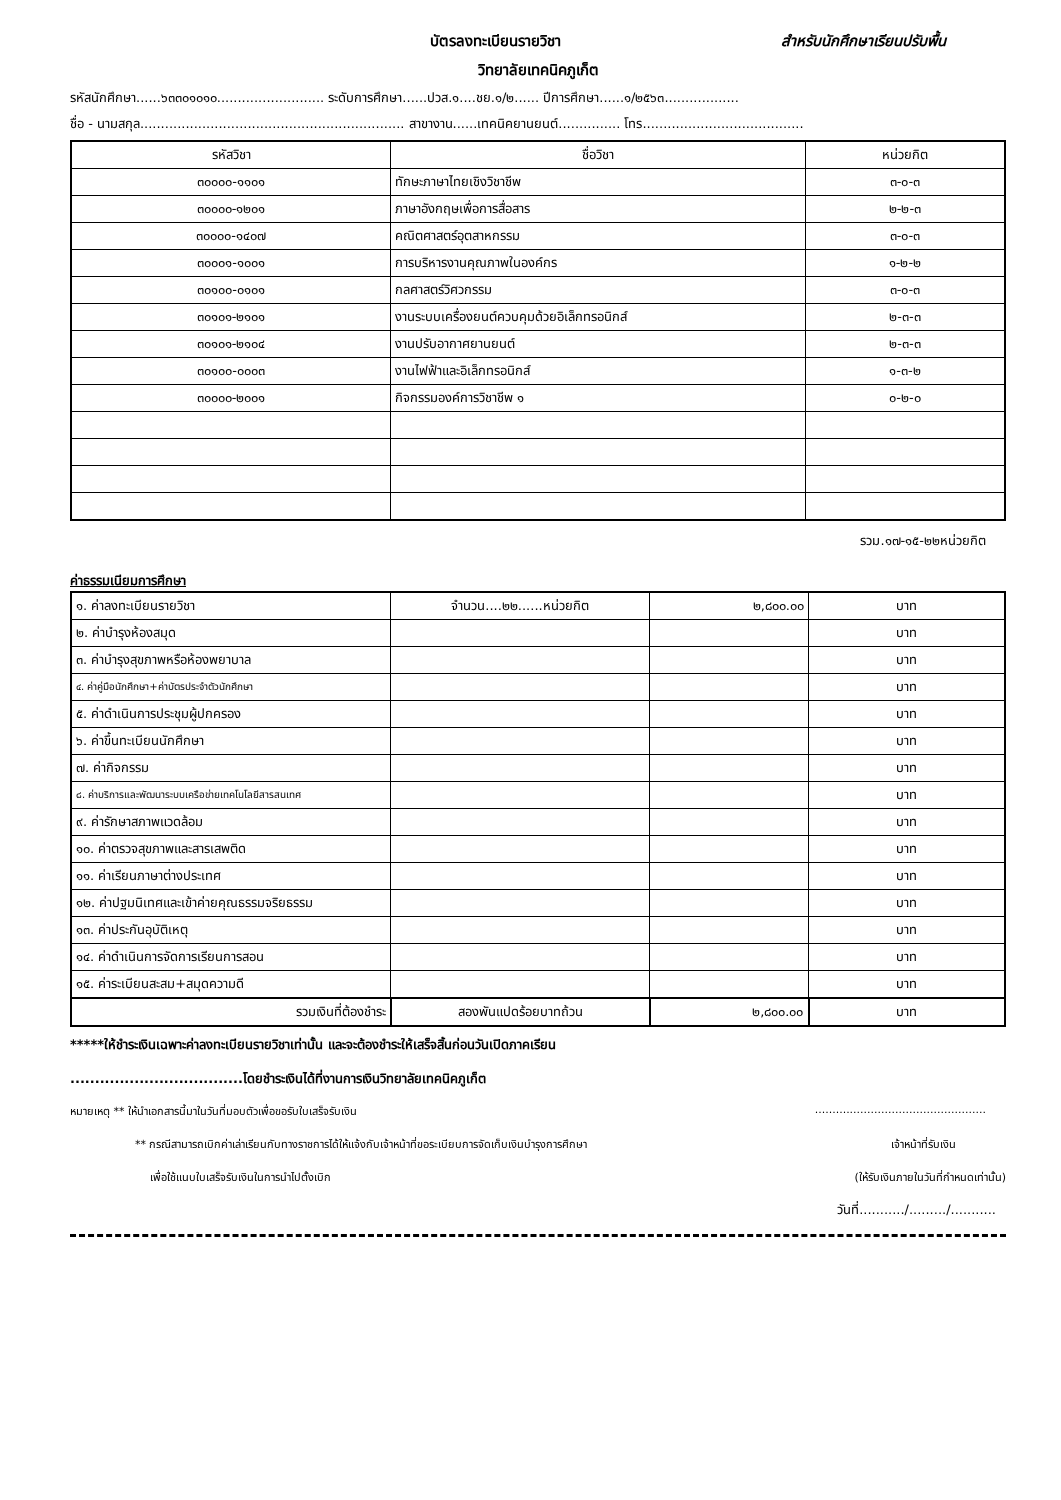บัตรลงทะเบียนรายวิชา สำหรับนักศึกษาเรียนปรับพื้น
วิทยาลัยเทคนิคภูเก็ต
รหัสนักศึกษา......๖๓๓๐๑๐๑๐.......................... ระดับการศึกษา......ปวส.๑....ชย.๑/๒...... ปีการศึกษา......๑/๒๕๖๓..................
ชื่อ - นามสกุล................................................................ สาขางาน......เทคนิคยานยนต์............... โทร.......................................
| รหัสวิชา | ชื่อวิชา | หน่วยกิต |
| --- | --- | --- |
| ๓๐๐๐๐-๑๑๐๑ | ทักษะภาษาไทยเชิงวิชาชีพ | ๓-๐-๓ |
| ๓๐๐๐๐-๑๒๐๑ | ภาษาอังกฤษเพื่อการสื่อสาร | ๒-๒-๓ |
| ๓๐๐๐๐-๑๔๐๗ | คณิตศาสตร์อุตสาหกรรม | ๓-๐-๓ |
| ๓๐๐๐๑-๑๐๐๑ | การบริหารงานคุณภาพในองค์กร | ๑-๒-๒ |
| ๓๐๑๐๐-๐๑๐๑ | กลศาสตร์วิศวกรรม | ๓-๐-๓ |
| ๓๐๑๐๑-๒๑๐๑ | งานระบบเครื่องยนต์ควบคุมด้วยอิเล็กทรอนิกส์ | ๒-๓-๓ |
| ๓๐๑๐๑-๒๑๐๔ | งานปรับอากาศยานยนต์ | ๒-๓-๓ |
| ๓๐๑๐๐-๐๐๐๓ | งานไฟฟ้าและอิเล็กทรอนิกส์ | ๑-๓-๒ |
| ๓๐๐๐๐-๒๐๐๑ | กิจกรรมองค์การวิชาชีพ ๑ | ๐-๒-๐ |
รวม.๑๗-๑๕-๒๒หน่วยกิต
ค่าธรรมเนียมการศึกษา
| ๑. ค่าลงทะเบียนรายวิชา | จำนวน....๒๒......หน่วยกิต | ๒,๘๐๐.๐๐ | บาท |
| ๒. ค่าบำรุงห้องสมุด | | | บาท |
| ๓. ค่าบำรุงสุขภาพหรือห้องพยาบาล | | | บาท |
| ๔. ค่าคู่มือนักศึกษา+ค่าบัตรประจำตัวนักศึกษา | | | บาท |
| ๕. ค่าดำเนินการประชุมผู้ปกครอง | | | บาท |
| ๖. ค่าขึ้นทะเบียนนักศึกษา | | | บาท |
| ๗. ค่ากิจกรรม | | | บาท |
| ๘. ค่าบริการและพัฒนาระบบเครือข่ายเทคโนโลยีสารสนเทศ | | | บาท |
| ๙. ค่ารักษาสภาพแวดล้อม | | | บาท |
| ๑๐. ค่าตรวจสุขภาพและสารเสพติด | | | บาท |
| ๑๑. ค่าเรียนภาษาต่างประเทศ | | | บาท |
| ๑๒. ค่าปฐมนิเทศและเข้าค่ายคุณธรรมจริยธรรม | | | บาท |
| ๑๓. ค่าประกันอุบัติเหตุ | | | บาท |
| ๑๔. ค่าดำเนินการจัดการเรียนการสอน | | | บาท |
| ๑๕. ค่าระเบียนสะสม+สมุดความดี | | | บาท |
| รวมเงินที่ต้องชำระ | สองพันแปดร้อยบาทถ้วน | ๒,๘๐๐.๐๐ | บาท |
*****ให้ชำระเงินเฉพาะค่าลงทะเบียนรายวิชาเท่านั้น และจะต้องชำระให้เสร็จสิ้นก่อนวันเปิดภาคเรียน
...................................โดยชำระเงินได้ที่งานการเงินวิทยาลัยเทคนิคภูเก็ต
หมายเหตุ ** ให้นำเอกสารนี้มาในวันที่มอบตัวเพื่อขอรับใบเสร็จรับเงิน.................................................
** กรณีสามารถเบิกค่าเล่าเรียนกับทางราชการได้ให้แจ้งกับเจ้าหน้าที่ขอระเบียบการจัดเก็บเงินบำรุงการศึกษา เจ้าหน้าที่รับเงิน
เพื่อใช้แนบใบเสร็จรับเงินในการนำไปตั้งเบิก (ให้รับเงินภายในวันที่กำหนดเท่านั้น)
วันที่.........../........./...........